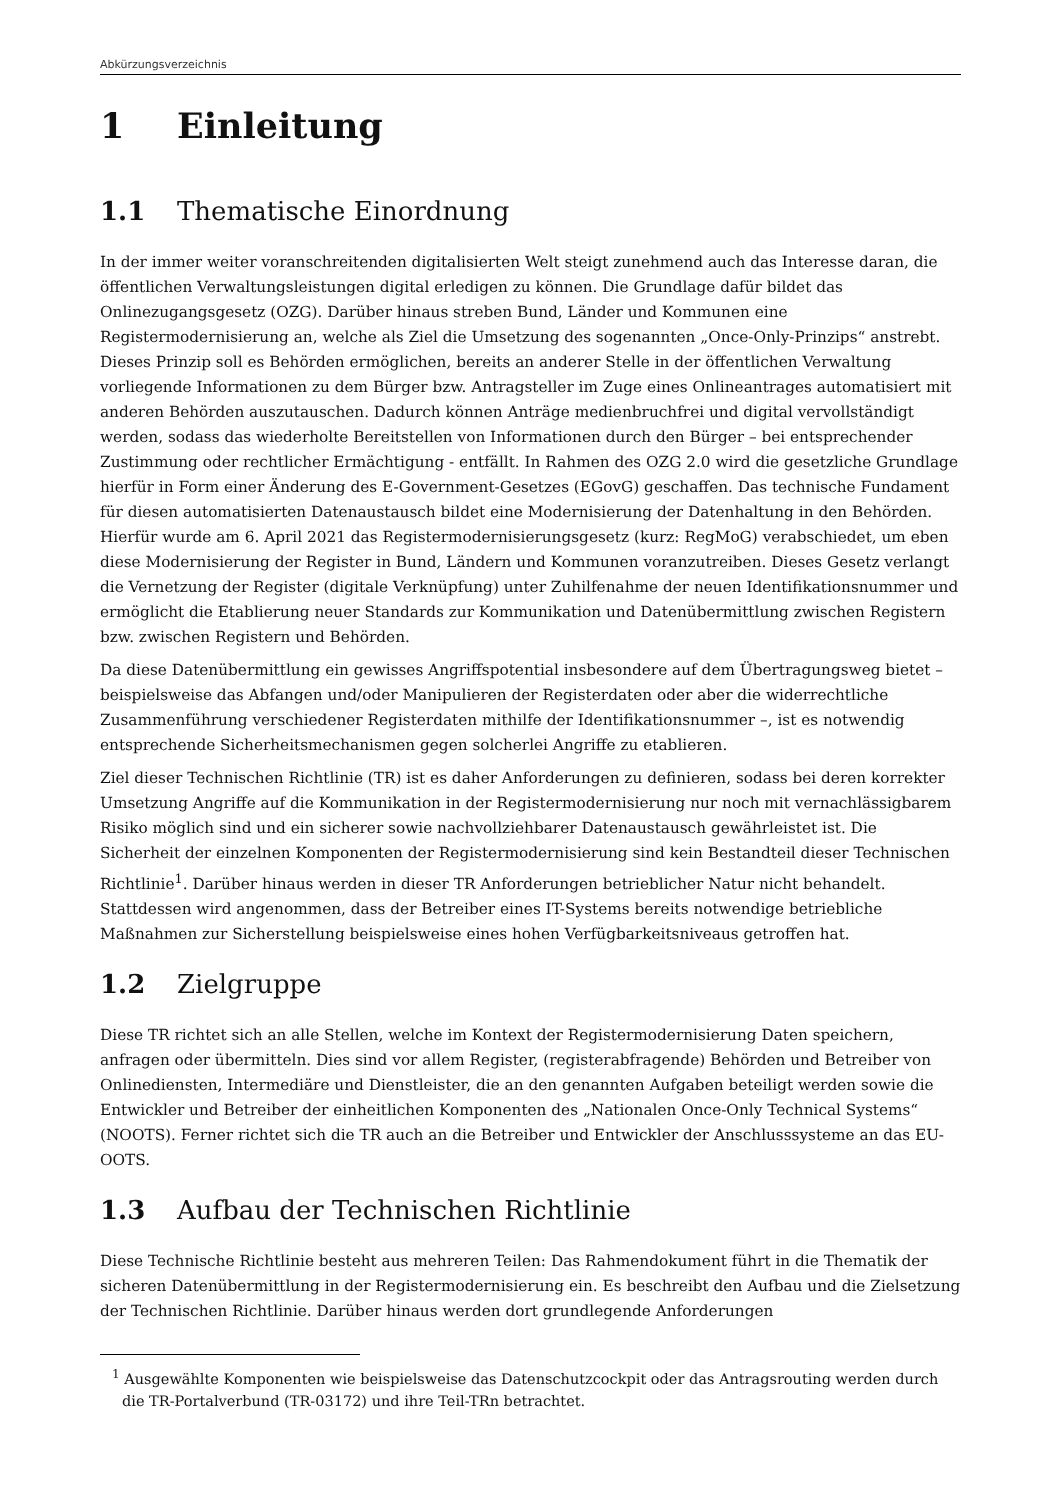Abkürzungsverzeichnis
1 Einleitung
1.1 Thematische Einordnung
In der immer weiter voranschreitenden digitalisierten Welt steigt zunehmend auch das Interesse daran, die öffentlichen Verwaltungsleistungen digital erledigen zu können. Die Grundlage dafür bildet das Onlinezugangsgesetz (OZG). Darüber hinaus streben Bund, Länder und Kommunen eine Registermodernisierung an, welche als Ziel die Umsetzung des sogenannten „Once-Only-Prinzips“ anstrebt. Dieses Prinzip soll es Behörden ermöglichen, bereits an anderer Stelle in der öffentlichen Verwaltung vorliegende Informationen zu dem Bürger bzw. Antragsteller im Zuge eines Onlineantrages automatisiert mit anderen Behörden auszutauschen. Dadurch können Anträge medienbruchfrei und digital vervollständigt werden, sodass das wiederholte Bereitstellen von Informationen durch den Bürger – bei entsprechender Zustimmung oder rechtlicher Ermächtigung - entfällt. In Rahmen des OZG 2.0 wird die gesetzliche Grundlage hierfür in Form einer Änderung des E-Government-Gesetzes (EGovG) geschaffen. Das technische Fundament für diesen automatisierten Datenaustausch bildet eine Modernisierung der Datenhaltung in den Behörden. Hierfür wurde am 6. April 2021 das Registermodernisierungsgesetz (kurz: RegMoG) verabschiedet, um eben diese Modernisierung der Register in Bund, Ländern und Kommunen voranzutreiben. Dieses Gesetz verlangt die Vernetzung der Register (digitale Verknüpfung) unter Zuhilfenahme der neuen Identifikationsnummer und ermöglicht die Etablierung neuer Standards zur Kommunikation und Datenübermittlung zwischen Registern bzw. zwischen Registern und Behörden.
Da diese Datenübermittlung ein gewisses Angriffspotential insbesondere auf dem Übertragungsweg bietet – beispielsweise das Abfangen und/oder Manipulieren der Registerdaten oder aber die widerrechtliche Zusammenführung verschiedener Registerdaten mithilfe der Identifikationsnummer –, ist es notwendig entsprechende Sicherheitsmechanismen gegen solcherlei Angriffe zu etablieren.
Ziel dieser Technischen Richtlinie (TR) ist es daher Anforderungen zu definieren, sodass bei deren korrekter Umsetzung Angriffe auf die Kommunikation in der Registermodernisierung nur noch mit vernachlässigbarem Risiko möglich sind und ein sicherer sowie nachvollziehbarer Datenaustausch gewährleistet ist. Die Sicherheit der einzelnen Komponenten der Registermodernisierung sind kein Bestandteil dieser Technischen Richtlinie<sup>1</sup>. Darüber hinaus werden in dieser TR Anforderungen betrieblicher Natur nicht behandelt. Stattdessen wird angenommen, dass der Betreiber eines IT-Systems bereits notwendige betriebliche Maßnahmen zur Sicherstellung beispielsweise eines hohen Verfügbarkeitsniveaus getroffen hat.
1.2 Zielgruppe
Diese TR richtet sich an alle Stellen, welche im Kontext der Registermodernisierung Daten speichern, anfragen oder übermitteln. Dies sind vor allem Register, (registerabfragende) Behörden und Betreiber von Onlinediensten, Intermediäre und Dienstleister, die an den genannten Aufgaben beteiligt werden sowie die Entwickler und Betreiber der einheitlichen Komponenten des „Nationalen Once-Only Technical Systems“ (NOOTS). Ferner richtet sich die TR auch an die Betreiber und Entwickler der Anschlusssysteme an das EU-OOTS.
1.3 Aufbau der Technischen Richtlinie
Diese Technische Richtlinie besteht aus mehreren Teilen: Das Rahmendokument führt in die Thematik der sicheren Datenübermittlung in der Registermodernisierung ein. Es beschreibt den Aufbau und die Zielsetzung der Technischen Richtlinie. Darüber hinaus werden dort grundlegende Anforderungen
<sup>1</sup> Ausgewählte Komponenten wie beispielsweise das Datenschutzcockpit oder das Antragsrouting werden durch die TR-Portalverbund (TR-03172) und ihre Teil-TRn betrachtet.